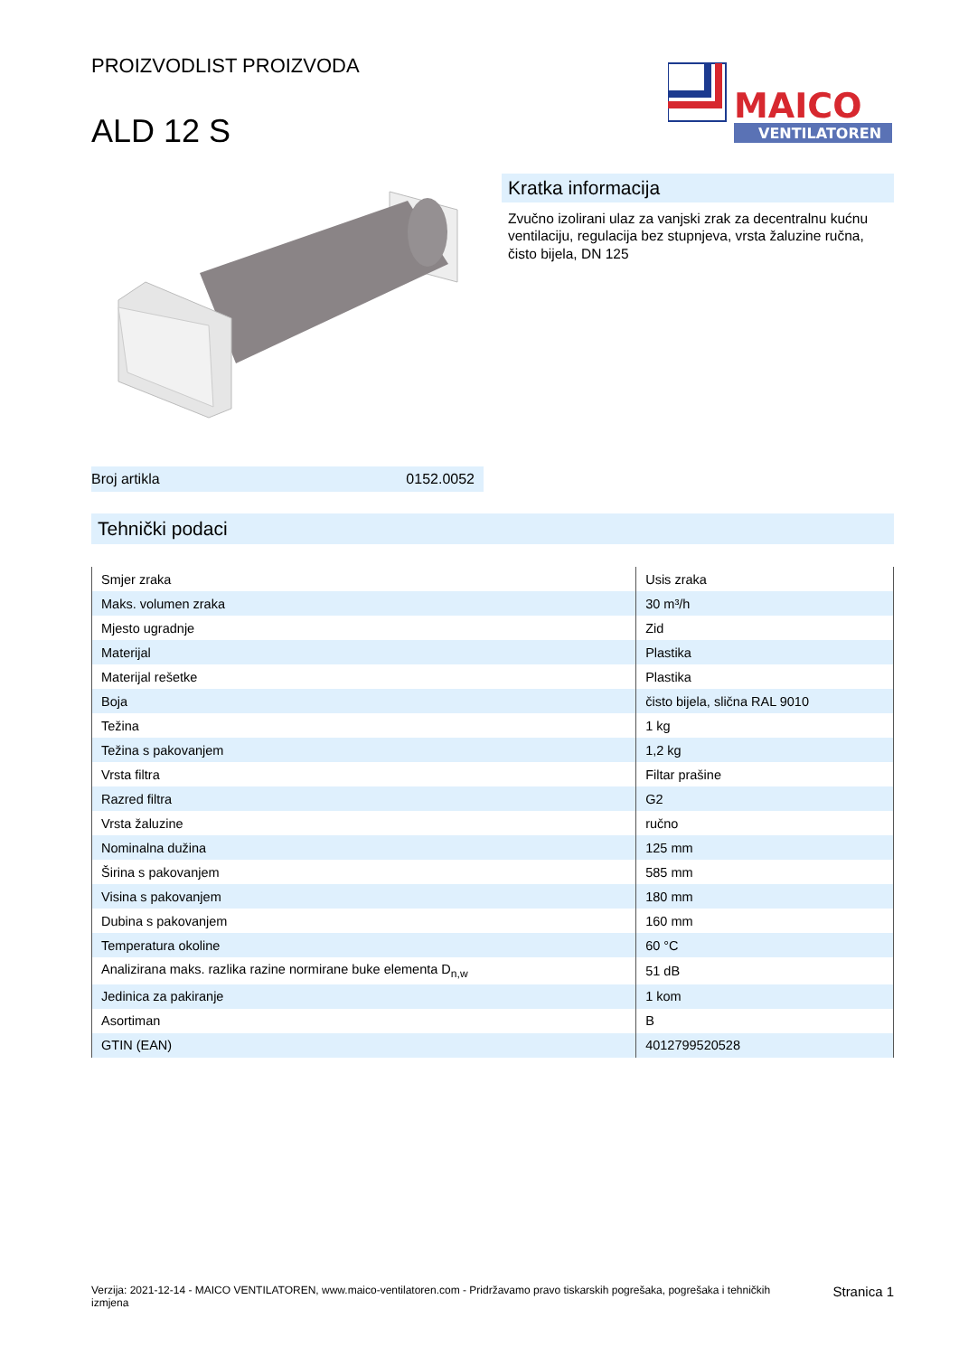PROIZVODLIST PROIZVODA
ALD 12 S
MAICO
VENTILATOREN
Broj artikla 0152.0052
Kratka informacija
Zvučno izolirani ulaz za vanjski zrak za decentralnu kućnu ventilaciju, regulacija bez stupnjeva, vrsta žaluzine ručna, čisto bijela, DN 125
Tehnički podaci
| Smjer zraka | Usis zraka |
| Maks. volumen zraka | 30 m³/h |
| Mjesto ugradnje | Zid |
| Materijal | Plastika |
| Materijal rešetke | Plastika |
| Boja | čisto bijela, slična RAL 9010 |
| Težina | 1 kg |
| Težina s pakovanjem | 1,2 kg |
| Vrsta filtra | Filtar prašine |
| Razred filtra | G2 |
| Vrsta žaluzine | ručno |
| Nominalna dužina | 125 mm |
| Širina s pakovanjem | 585 mm |
| Visina s pakovanjem | 180 mm |
| Dubina s pakovanjem | 160 mm |
| Temperatura okoline | 60 °C |
| Analizirana maks. razlika razine normirane buke elementa D<sub>n,w</sub> | 51 dB |
| Jedinica za pakiranje | 1 kom |
| Asortiman | B |
| GTIN (EAN) | 4012799520528 |
Verzija: 2021-12-14 - MAICO VENTILATOREN, www.maico-ventilatoren.com - Pridržavamo pravo tiskarskih pogrešaka, pogrešaka i tehničkih izmjena
Stranica 1